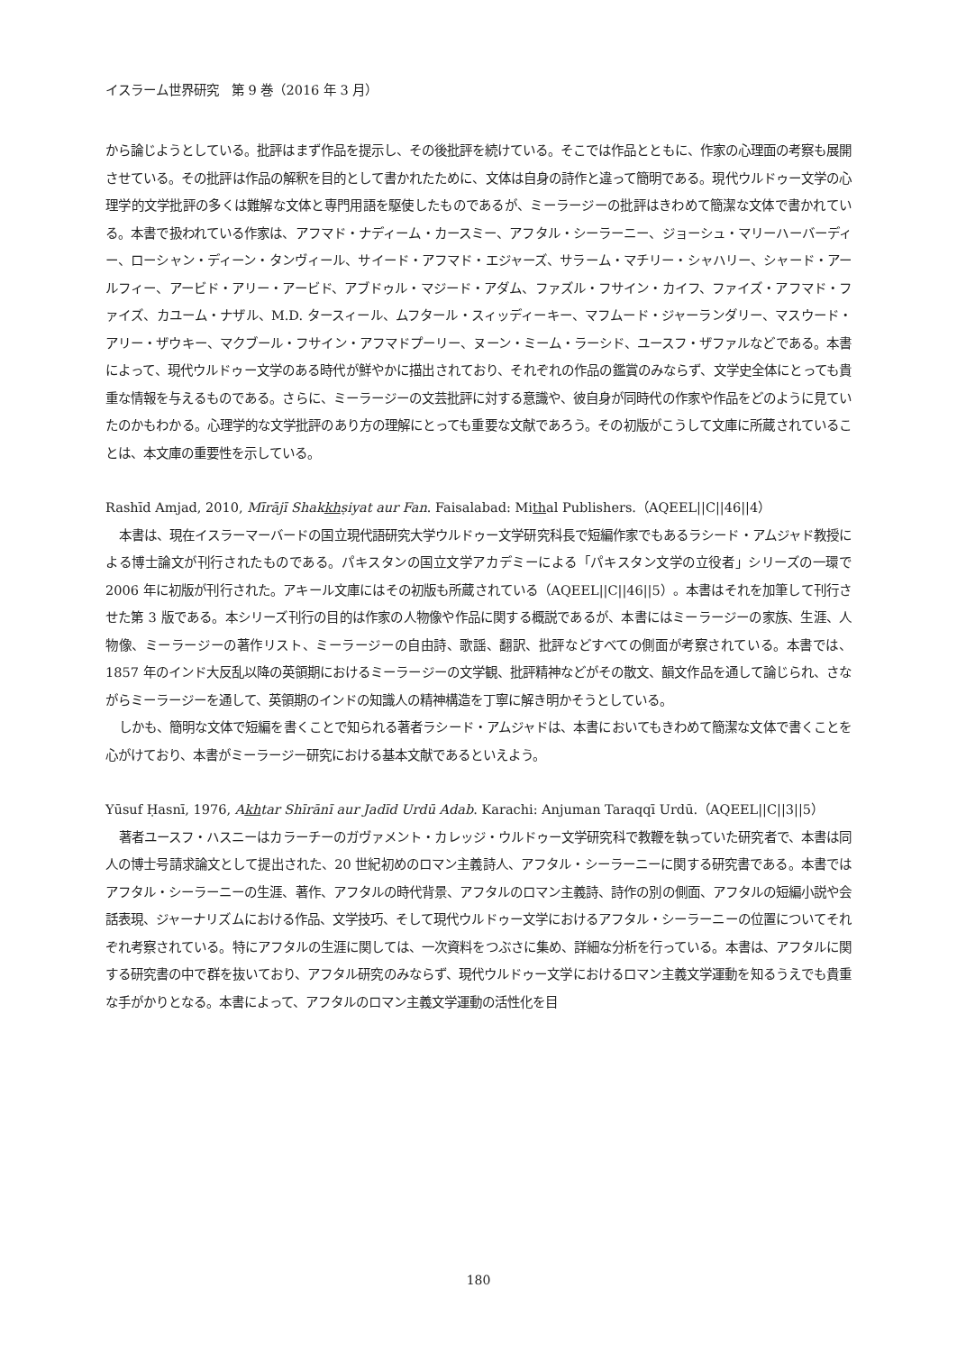イスラーム世界研究　第 9 巻（2016 年 3 月）
から論じようとしている。批評はまず作品を提示し、その後批評を続けている。そこでは作品とともに、作家の心理面の考察も展開させている。その批評は作品の解釈を目的として書かれたために、文体は自身の詩作と違って簡明である。現代ウルドゥー文学の心理学的文学批評の多くは難解な文体と専門用語を駆使したものであるが、ミーラージーの批評はきわめて簡潔な文体で書かれている。本書で扱われている作家は、アフマド・ナディーム・カースミー、アフタル・シーラーニー、ジョーシュ・マリーハーバーディー、ローシャン・ディーン・タンヴィール、サイード・アフマド・エジャーズ、サラーム・マチリー・シャハリー、シャード・アールフィー、アービド・アリー・アービド、アブドゥル・マジード・アダム、ファズル・フサイン・カイフ、ファイズ・アフマド・ファイズ、カユーム・ナザル、M.D. タースィール、ムフタール・スィッディーキー、マフムード・ジャーランダリー、マスウード・アリー・ザウキー、マクブール・フサイン・アフマドプーリー、ヌーン・ミーム・ラーシド、ユースフ・ザファルなどである。本書によって、現代ウルドゥー文学のある時代が鮮やかに描出されており、それぞれの作品の鑑賞のみならず、文学史全体にとっても貴重な情報を与えるものである。さらに、ミーラージーの文芸批評に対する意識や、彼自身が同時代の作家や作品をどのように見ていたのかもわかる。心理学的な文学批評のあり方の理解にとっても重要な文献であろう。その初版がこうして文庫に所蔵されていることは、本文庫の重要性を示している。
Rashīd Amjad, 2010, Mīrājī Shakkhṣiyat aur Fan. Faisalabad: Mithal Publishers.（AQEEL||C||46||4）
本書は、現在イスラーマーバードの国立現代語研究大学ウルドゥー文学研究科長で短編作家でもあるラシード・アムジャド教授による博士論文が刊行されたものである。パキスタンの国立文学アカデミーによる「パキスタン文学の立役者」シリーズの一環で 2006 年に初版が刊行された。アキール文庫にはその初版も所蔵されている（AQEEL||C||46||5）。本書はそれを加筆して刊行させた第 3 版である。本シリーズ刊行の目的は作家の人物像や作品に関する概説であるが、本書にはミーラージーの家族、生涯、人物像、ミーラージーの著作リスト、ミーラージーの自由詩、歌謡、翻訳、批評などすべての側面が考察されている。本書では、1857 年のインド大反乱以降の英領期におけるミーラージーの文学観、批評精神などがその散文、韻文作品を通して論じられ、さながらミーラージーを通して、英領期のインドの知識人の精神構造を丁寧に解き明かそうとしている。
しかも、簡明な文体で短編を書くことで知られる著者ラシード・アムジャドは、本書においてもきわめて簡潔な文体で書くことを心がけており、本書がミーラージー研究における基本文献であるといえよう。
Yūsuf Ḥasnī, 1976, Akhtar Shīrānī aur Jadīd Urdū Adab. Karachi: Anjuman Taraqqī Urdū.（AQEEL||C||3||5）
著者ユースフ・ハスニーはカラーチーのガヴァメント・カレッジ・ウルドゥー文学研究科で教鞭を執っていた研究者で、本書は同人の博士号請求論文として提出された、20 世紀初めのロマン主義詩人、アフタル・シーラーニーに関する研究書である。本書ではアフタル・シーラーニーの生涯、著作、アフタルの時代背景、アフタルのロマン主義詩、詩作の別の側面、アフタルの短編小説や会話表現、ジャーナリズムにおける作品、文学技巧、そして現代ウルドゥー文学におけるアフタル・シーラーニーの位置についてそれぞれ考察されている。特にアフタルの生涯に関しては、一次資料をつぶさに集め、詳細な分析を行っている。本書は、アフタルに関する研究書の中で群を抜いており、アフタル研究のみならず、現代ウルドゥー文学におけるロマン主義文学運動を知るうえでも貴重な手がかりとなる。本書によって、アフタルのロマン主義文学運動の活性化を目
180